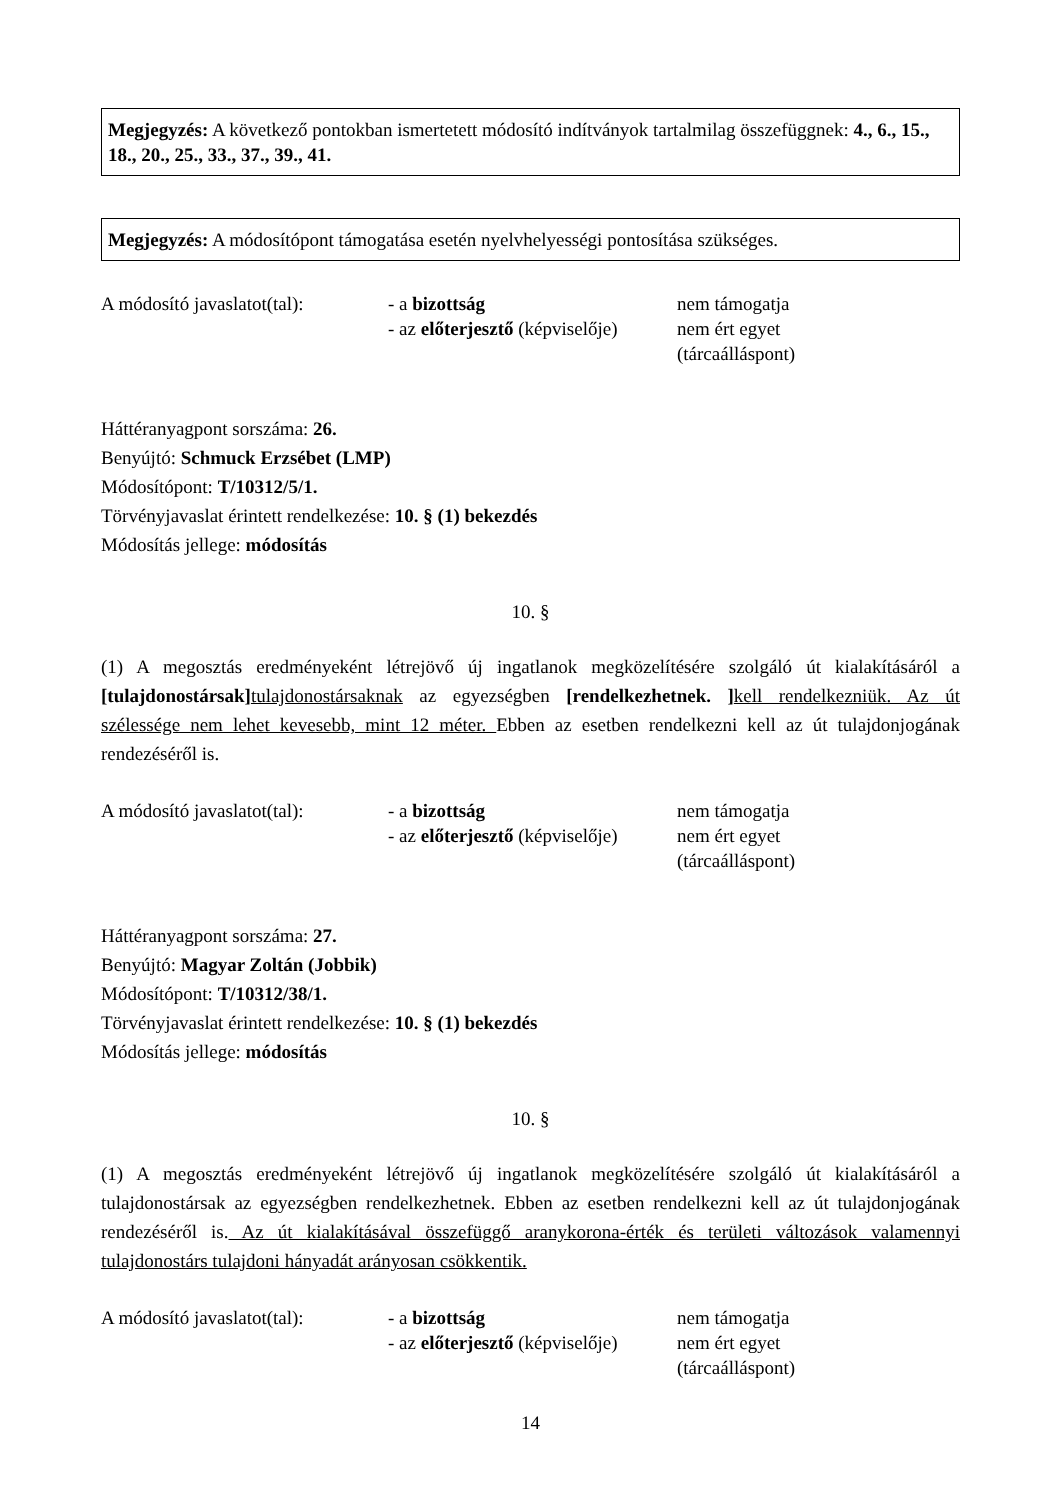Megjegyzés: A következő pontokban ismertetett módosító indítványok tartalmilag összefüggnek: 4., 6., 15., 18., 20., 25., 33., 37., 39., 41.
Megjegyzés: A módosítópont támogatása esetén nyelvhelyességi pontosítása szükséges.
A módosító javaslatot(tal):
- a bizottság
- az előterjesztő (képviselője)
nem támogatja
nem ért egyet
(tárcaálláspont)
Háttéranyagpont sorszáma: 26.
Benyújtó: Schmuck Erzsébet (LMP)
Módosítópont: T/10312/5/1.
Törvényjavaslat érintett rendelkezése: 10. § (1) bekezdés
Módosítás jellege: módosítás
10. §
(1) A megosztás eredményeként létrejövő új ingatlanok megközelítésére szolgáló út kialakításáról a [tulajdonostársak] tulajdonostársaknak az egyezségben [rendelkezhetnek. ] kell rendelkezniük. Az út szélessége nem lehet kevesebb, mint 12 méter. Ebben az esetben rendelkezni kell az út tulajdonjogának rendezéséről is.
A módosító javaslatot(tal):
- a bizottság
- az előterjesztő (képviselője)
nem támogatja
nem ért egyet
(tárcaálláspont)
Háttéranyagpont sorszáma: 27.
Benyújtó: Magyar Zoltán (Jobbik)
Módosítópont: T/10312/38/1.
Törvényjavaslat érintett rendelkezése: 10. § (1) bekezdés
Módosítás jellege: módosítás
10. §
(1) A megosztás eredményeként létrejövő új ingatlanok megközelítésére szolgáló út kialakításáról a tulajdonostársak az egyezségben rendelkezhetnek. Ebben az esetben rendelkezni kell az út tulajdonjogának rendezéséről is. Az út kialakításával összefüggő aranykorona-érték és területi változások valamennyi tulajdonostárs tulajdoni hányadát arányosan csökkentik.
A módosító javaslatot(tal):
- a bizottság
- az előterjesztő (képviselője)
nem támogatja
nem ért egyet
(tárcaálláspont)
14